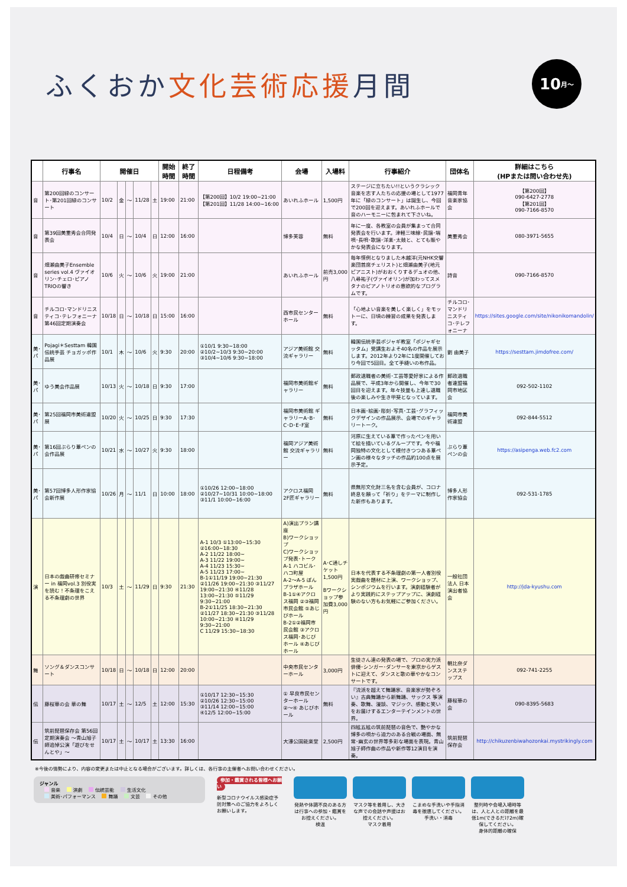ふくおか文化芸術応援月間
10 月～
| | 行事名 | 開催日 | | | | | 開始 時間 | 終了 時間 | 日程備考 | 会場 | 入場料 | 行事紹介 | 団体名 | 詳細はこちら (HPまたは問い合わせ先) |
| --- | --- | --- | --- | --- | --- | --- | --- | --- | --- | --- | --- | --- | --- | --- |
| 音 | 第200回緑のコンサート･第201回緑のコンサート | 10/2 | 金 | ～ | 11/28 | 土 | 19:00 | 21:00 | 【第200回】10/2 19:00~21:00 【第201回】11/28 14:00~16:00 | あいれふホール | 1,500円 | ステージに立ちたい!!というクラシック音楽を志す人たちの応援の場として1977年に「緑のコンサート」は誕生し、今回で200回を迎えます。あいれふホールで音のハーモニーに包まれて下さいね。 | 福岡青年音楽家協会 | 【第200回】 090-6427-2778 【第201回】 090-7166-8570 |
| 音 | 第39回美重秀会合同発表会 | 10/4 | 日 | ～ | 10/4 | 日 | 12:00 | 16:00 | | 博多芙蓉 | 無料 | 年に一度、各教室の会員が集まって合同発表会を行います。津軽三味線･民謡･端唄･長唄･歌謡･洋楽･太鼓と、とても賑やかな発表会になります。 | 美重秀会 | 080-3971-5655 |
| 音 | 畑瀬由美子Ensemble series vol.4 ヴァイオリン･チェロ･ピアノTRIOの響き | 10/6 | 火 | ～ | 10/6 | 火 | 19:00 | 21:00 | | あいれふホール | 前売3,000円 | 毎年恒例となりました木越洋(元NHK交響楽団首席チェリスト)と畑瀬由美子(地元ピアニスト)がおおくりするデュオの他、八尋祐子(ヴァイオリン)が加わってスメタナのピアノトリオの意欲的なプログラムです。 | 詩音 | 090-7166-8570 |
| 音 | チルコロ･マンドリニスティコ･テレフォニーナ第46回定期演奏会 | 10/18 | 日 | ～ | 10/18 | 日 | 15:00 | 16:00 | | 西市民センターホール | 無料 | 「心地よい音楽を美しく楽しく」をモットーに、日頃の練習の成果を発表します。 | チルコロ･マンドリニスティコ･テレフォニーナ | https://sites.google.com/site/nikonikomandolin/ |
| 美･パ | Pojagi＊Sesttam 韓国伝統手芸 チョガッポ作品展 | 10/1 | 木 | ～ | 10/6 | 火 | 9:30 | 20:00 | ①10/1 9:30~18:00 ②10/2~10/3 9:30~20:00 ③10/4~10/6 9:30~18:00 | アジア美術館 交流ギャラリー | 無料 | 韓国伝統手芸ポジャギ教室「ポジャギセッタム」受講生およそ40名の作品を展示します。2012年より2年に1度開催しており今回で5回目。全て手縫いの布作品。 | 劉 由美子 | https://sesttam.jimdofree.com/ |
| 美･パ | ゆう美会作品展 | 10/13 | 火 | ～ | 10/18 | 日 | 9:30 | 17:00 | | 福岡市美術館ギャラリー | 無料 | 郵政退職者の美術･工芸等愛好家による作品展で、平成3年から開催し、今年で30回目を迎えます。年々技量も上達し退職後の楽しみや生き甲斐となっています。 | 郵政退職者連盟福岡市地区会 | 092-502-1102 |
| 美･パ | 第25回福岡市美術連盟展 | 10/20 | 火 | ～ | 10/25 | 日 | 9:30 | 17:30 | | 福岡市美術館 ギャラリーA･B･C･D･E･F室 | 無料 | 日本画･絵画･彫刻･写真･工芸･グラフィックデザインの作品展示、会場でのギャラリートーク。 | 福岡市美術連盟 | 092-844-5512 |
| 美･パ | 第16回ぶらり葦ペンの会作品展 | 10/21 | 水 | ～ | 10/27 | 火 | 9:30 | 18:00 | | 福岡アジア美術館 交流ギャラリー | 無料 | 河原に生えている葦で作ったペンを用いて絵を描いているグループです。今や福岡独特の文化として根付きつつある葦ペン画の様々なタッチの作品約100点を展示予定。 | ぶらり葦ペンの会 | https://asipenga.web.fc2.com |
| 美･パ | 第57回博多人形作家協会新作展 | 10/26 | 月 | ～ | 11/1 | 日 | 10:00 | 18:00 | ①10/26 12:00~18:00 ②10/27~10/31 10:00~18:00 ③11/1 10:00~16:00 | アクロス福岡 2F匠ギャラリー | 無料 | 県無形文化財三名を含む会員が、コロナ終息を願って「祈り」をテーマに制作した新作もあります。 | 博多人形作家協会 | 092-531-1785 |
| 演 | 日本の戯曲研修セミナー in 福岡vol.3 別役実を読む！不条理をこえる不条理劇の世界 | 10/3 | 土 | ～ | 11/29 | 日 | 9:30 | 21:30 | A-1 10/3 ①13:00~15:30 ②16:00~18:30 A-2 11/22 18:00~ A-3 11/22 19:00~ A-4 11/23 15:30~ A-5 11/23 17:00~ B-1①11/19 19:00~21:30 ②11/26 19:00~21:30 ③11/27 19:00~21:30 ④11/28 13:00~21:30 ⑤11/29 9:30~21:00 B-2①11/25 18:30~21:30 ②11/27 18:30~21:30 ③11/28 10:00~21:30 ④11/29 9:30~21:00 C 11/29 15:30~18:30 | A)演出プラン講座 B)ワークショップ C)ワークショップ発表･トーク A-1 ハコビル･ハコ町屋 A-2～A-5 ぽんプラザホール B-1①④アクロス福岡 ②③福岡市民会館 ⑤あじびホール B-2①②福岡市民会館 ③アクロス福岡･あじびホール ④あじびホール | A･C通しチケット 1,500円 Bワークショップ参加費3,000円 | 日本を代表する不条理劇の第一人者別役実戯曲を題材に上演、ワークショップ、シンポジウムを行います。演劇経験者がより実践的にステップアップに、演劇経験のない方もお気軽にご参加ください。 | 一般社団法人 日本演出者協会 | http://jda-kyushu.com |
| 舞 | ソング＆ダンスコンサート | 10/18 | 日 | ～ | 10/18 | 日 | 12:00 | 20:00 | | 中央市民センターホール | 3,000円 | 生徒さん達の発表の場で、プロの実力派俳優･シンガー･ダンサーを東京からゲストに迎えて、ダンスと歌の華やかなコンサートです。 | 朝比奈ダンスステップス | 092-741-2255 |
| 伝 | 藤桜華の会 華の舞 | 10/17 | 土 | ～ | 12/5 | 土 | 12:00 | 15:30 | ①10/17 12:30~15:30 ②10/26 12:30~15:00 ③11/14 12:00~15:00 ④12/5 12:00~15:00 | ① 早良市民センターホール ②～④ あじびホール | 無料 | 『流派を超えて舞踊家、音楽家が勢ぞろい』古典舞踊から新舞踊、サックス 筝演奏、歌舞、漫談、マジック、感動と笑いをお届けするエンターテインメントの世界。 | 藤桜華の会 | 090-8395-5683 |
| 伝 | 筑前琵琶保存会 第56回定期演奏会 ～青山旭子師追悼公演「遊びをせんとや」～ | 10/17 | 土 | ～ | 10/17 | 土 | 13:30 | 16:00 | | 大濠公園能楽堂 | 2,500円 | 四絃五絃の筑前琵琶の音色で、艶やかな博多の唄から迫力のある合戦の場面、無常･幽玄の世界等多彩な場面を表現。青山旭子師作曲の作品や新作等12演目を演奏。 | 筑前琵琶保存会 | http://chikuzenbiwahozonkai.mystrikingly.com |
※今後の情勢により、内容の変更または中止となる場合がございます。詳しくは、各行事の主催者へお問い合わせください。
ジャンル
音楽 演劇 伝統芸能 生活文化
美術･パフォーマンス 舞踊 文芸 その他
参加・鑑賞される皆様へお願い
新型コロナウイルス感染症予防対策へのご協力をよろしくお願いします。
発熱や体調不良のある方は行事への参加・鑑賞をお控えください。
検温
マスク等を着用し、大きな声での会話や声援はお控えください。
マスク着用
こまめな手洗いや手指消毒を徹底してください。
手洗い・消毒
整列時や会場入場時等は、人と人との距離を最低1m(できるだけ2m)確保してください。
身体的距離の確保